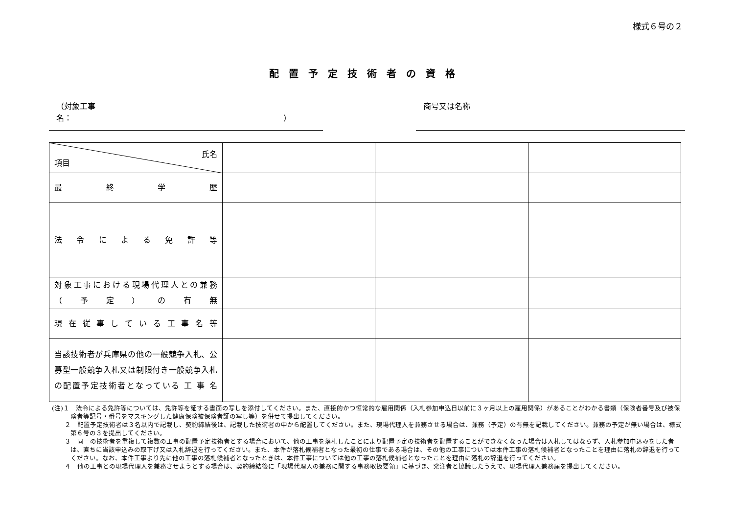様式６号の２
配置予定技術者の資格
（対象工事名：　　　　　　　　　　　　　　　　　　　　　　　　　　　）
商号又は名称
| 氏名 項目 | | | |
| 最 終 学 歴 | | | |
| 法 令 に よ る 免 許 等 | | | |
| 対象工事における現場代理人との兼務 （ 予 定 ） の 有 無 | | | |
| 現 在 従 事 し て い る 工 事 名 等 | | | |
| 当該技術者が兵庫県の他の一般競争入札、公募型一般競争入札又は制限付き一般競争入札の配置予定技術者となっている 工 事 名 | | | |
(注)１　法令による免許等については、免許等を証する書面の写しを添付してください。また、直接的かつ恒常的な雇用関係（入札参加申込日以前に３ヶ月以上の雇用関係）があることがわかる書類（保険者番号及び被保険者等記号・番号をマスキングした健康保険被保険者証の写し等）を併せて提出してください。
　　２　配置予定技術者は３名以内で記載し、契約締結後は、記載した技術者の中から配置してください。また、現場代理人を兼務させる場合は、兼務（予定）の有無を記載してください。兼務の予定が無い場合は、様式第６号の３を提出してください。
　　３　同一の技術者を重複して複数の工事の配置予定技術者とする場合において、他の工事を落札したことにより配置予定の技術者を配置することができなくなった場合は入札してはならず、入札参加申込みをした者は、直ちに当該申込みの取下げ又は入札辞退を行ってください。また、本件が落札候補者となった最初の仕事である場合は、その他の工事については本件工事の落札候補者となったことを理由に落札の辞退を行ってください。なお、本件工事より先に他の工事の落札候補者となったときは、本件工事については他の工事の落札候補者となったことを理由に落札の辞退を行ってください。
　　４　他の工事との現場代理人を兼務させようとする場合は、契約締結後に「現場代理人の兼務に関する事務取扱要領」に基づき、発注者と協議したうえで、現場代理人兼務届を提出してください。